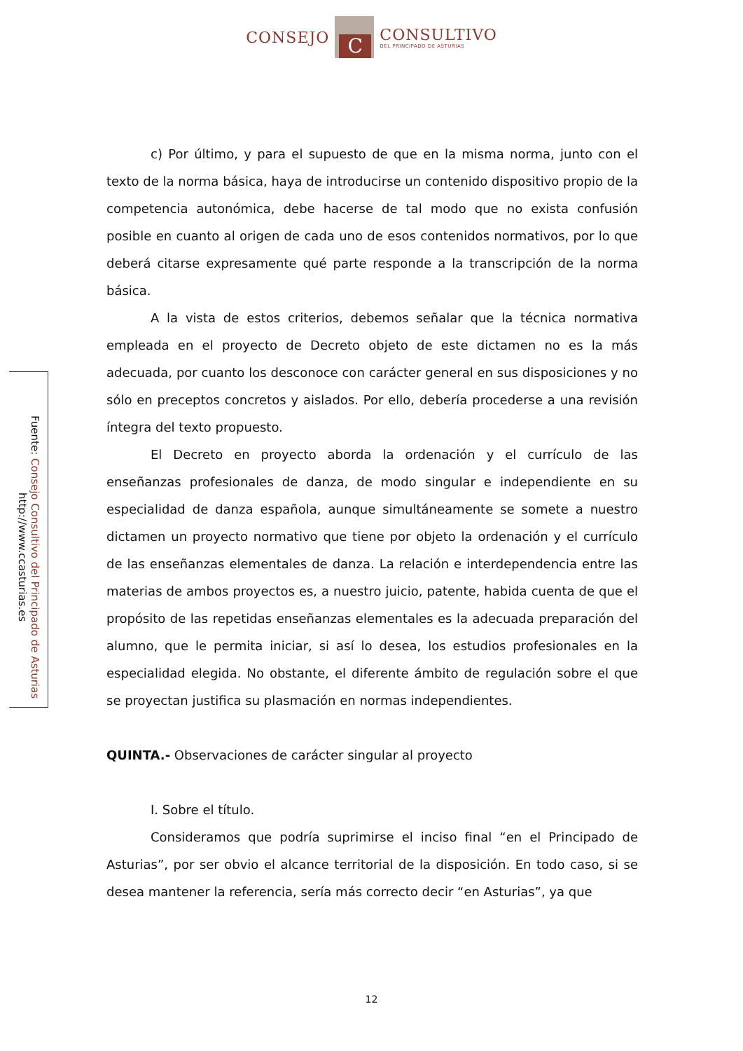CONSEJO
C
CONSULTIVO
DEL PRINCIPADO DE ASTURIAS
Fuente: Consejo Consultivo del Principado de Asturias
http://www.ccasturias.es
c) Por último, y para el supuesto de que en la misma norma, junto con el texto de la norma básica, haya de introducirse un contenido dispositivo propio de la competencia autonómica, debe hacerse de tal modo que no exista confusión posible en cuanto al origen de cada uno de esos contenidos normativos, por lo que deberá citarse expresamente qué parte responde a la transcripción de la norma básica.
A la vista de estos criterios, debemos señalar que la técnica normativa empleada en el proyecto de Decreto objeto de este dictamen no es la más adecuada, por cuanto los desconoce con carácter general en sus disposiciones y no sólo en preceptos concretos y aislados. Por ello, debería procederse a una revisión íntegra del texto propuesto.
El Decreto en proyecto aborda la ordenación y el currículo de las enseñanzas profesionales de danza, de modo singular e independiente en su especialidad de danza española, aunque simultáneamente se somete a nuestro dictamen un proyecto normativo que tiene por objeto la ordenación y el currículo de las enseñanzas elementales de danza. La relación e interdependencia entre las materias de ambos proyectos es, a nuestro juicio, patente, habida cuenta de que el propósito de las repetidas enseñanzas elementales es la adecuada preparación del alumno, que le permita iniciar, si así lo desea, los estudios profesionales en la especialidad elegida. No obstante, el diferente ámbito de regulación sobre el que se proyectan justifica su plasmación en normas independientes.
QUINTA.- Observaciones de carácter singular al proyecto
I. Sobre el título.
Consideramos que podría suprimirse el inciso final “en el Principado de Asturias”, por ser obvio el alcance territorial de la disposición. En todo caso, si se desea mantener la referencia, sería más correcto decir “en Asturias”, ya que
12